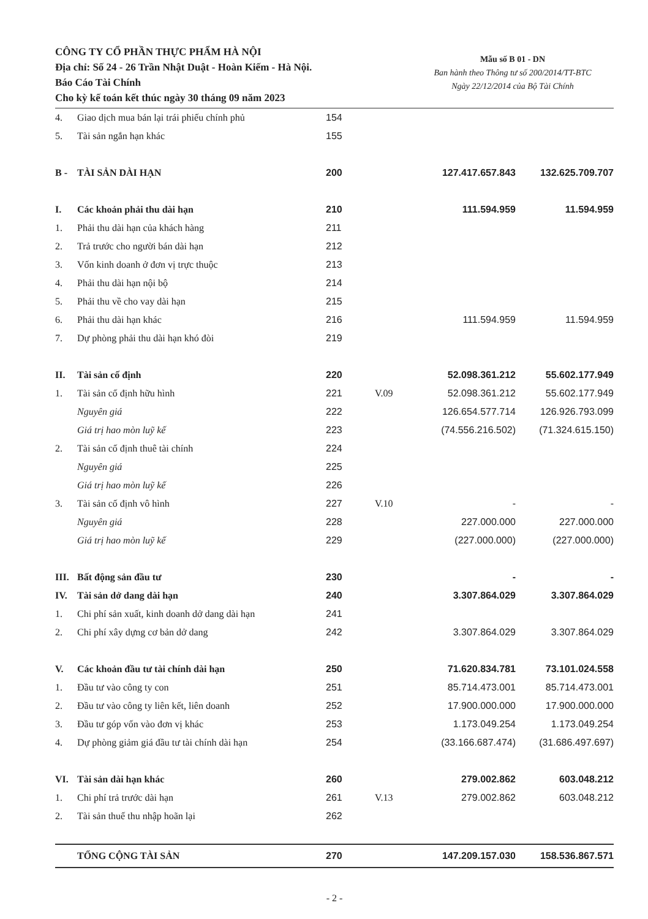CÔNG TY CỔ PHẦN THỰC PHẨM HÀ NỘI
Địa chỉ: Số 24 - 26 Trần Nhật Duật - Hoàn Kiếm - Hà Nội.
Báo Cáo Tài Chính
Cho kỳ kế toán kết thúc ngày 30 tháng 09 năm 2023
Mẫu số B 01 - DN
Ban hành theo Thông tư số 200/2014/TT-BTC
Ngày 22/12/2014 của Bộ Tài Chính
| 4. | Giao dịch mua bán lại trái phiếu chính phủ | 154 | | | |
| 5. | Tài sản ngắn hạn khác | 155 | | | |
| B - | TÀI SẢN DÀI HẠN | 200 | | 127.417.657.843 | 132.625.709.707 |
| I. | Các khoản phải thu dài hạn | 210 | | 111.594.959 | 11.594.959 |
| 1. | Phải thu dài hạn của khách hàng | 211 | | | |
| 2. | Trả trước cho người bán dài hạn | 212 | | | |
| 3. | Vốn kinh doanh ở đơn vị trực thuộc | 213 | | | |
| 4. | Phải thu dài hạn nội bộ | 214 | | | |
| 5. | Phải thu về cho vay dài hạn | 215 | | | |
| 6. | Phải thu dài hạn khác | 216 | | 111.594.959 | 11.594.959 |
| 7. | Dự phòng phải thu dài hạn khó đòi | 219 | | | |
| II. | Tài sản cố định | 220 | | 52.098.361.212 | 55.602.177.949 |
| 1. | Tài sản cố định hữu hình | 221 | V.09 | 52.098.361.212 | 55.602.177.949 |
| | Nguyên giá | 222 | | 126.654.577.714 | 126.926.793.099 |
| | Giá trị hao mòn luỹ kế | 223 | | (74.556.216.502) | (71.324.615.150) |
| 2. | Tài sản cố định thuê tài chính | 224 | | | |
| | Nguyên giá | 225 | | | |
| | Giá trị hao mòn luỹ kế | 226 | | | |
| 3. | Tài sản cố định vô hình | 227 | V.10 | - | - |
| | Nguyên giá | 228 | | 227.000.000 | 227.000.000 |
| | Giá trị hao mòn luỹ kế | 229 | | (227.000.000) | (227.000.000) |
| III. | Bất động sản đầu tư | 230 | | - | - |
| IV. | Tài sản dở dang dài hạn | 240 | | 3.307.864.029 | 3.307.864.029 |
| 1. | Chi phí sản xuất, kinh doanh dở dang dài hạn | 241 | | | |
| 2. | Chi phí xây dựng cơ bản dở dang | 242 | | 3.307.864.029 | 3.307.864.029 |
| V. | Các khoản đầu tư tài chính dài hạn | 250 | | 71.620.834.781 | 73.101.024.558 |
| 1. | Đầu tư vào công ty con | 251 | | 85.714.473.001 | 85.714.473.001 |
| 2. | Đầu tư vào công ty liên kết, liên doanh | 252 | | 17.900.000.000 | 17.900.000.000 |
| 3. | Đầu tư góp vốn vào đơn vị khác | 253 | | 1.173.049.254 | 1.173.049.254 |
| 4. | Dự phòng giảm giá đầu tư tài chính dài hạn | 254 | | (33.166.687.474) | (31.686.497.697) |
| VI. | Tài sản dài hạn khác | 260 | | 279.002.862 | 603.048.212 |
| 1. | Chi phí trả trước dài hạn | 261 | V.13 | 279.002.862 | 603.048.212 |
| 2. | Tài sản thuế thu nhập hoãn lại | 262 | | | |
| | TỔNG CỘNG TÀI SẢN | 270 | | 147.209.157.030 | 158.536.867.571 |
- 2 -